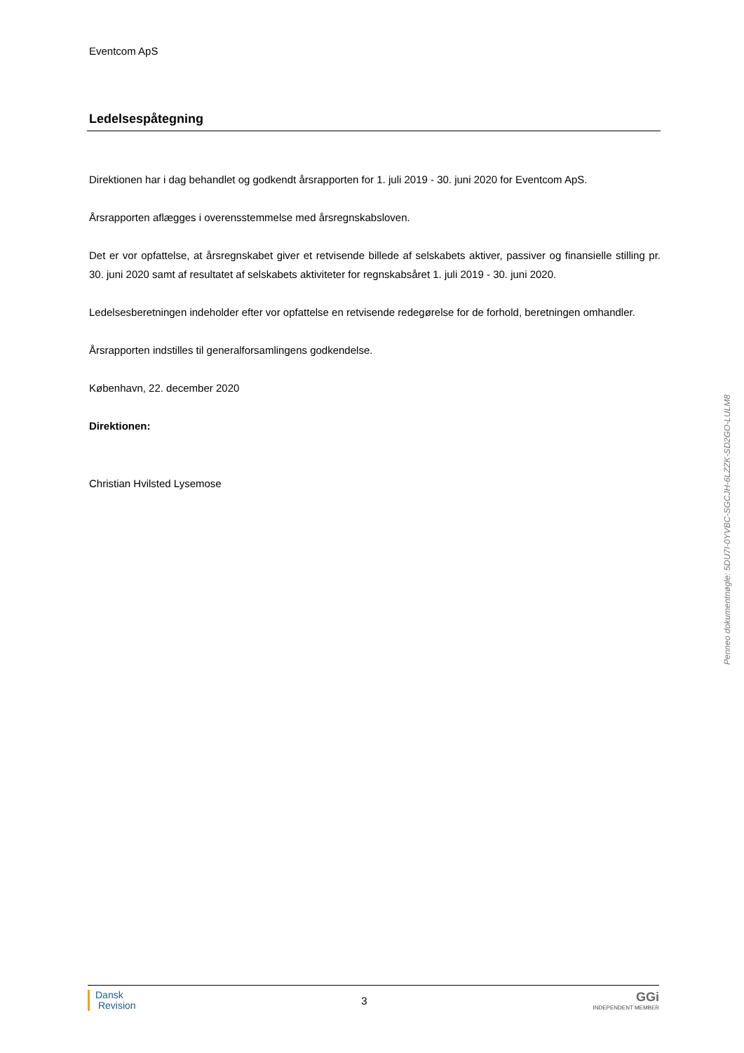Eventcom ApS
Ledelsespåtegning
Direktionen har i dag behandlet og godkendt årsrapporten for 1. juli 2019 - 30. juni 2020 for Eventcom ApS.
Årsrapporten aflægges i overensstemmelse med årsregnskabsloven.
Det er vor opfattelse, at årsregnskabet giver et retvisende billede af selskabets aktiver, passiver og finansielle stilling pr. 30. juni 2020 samt af resultatet af selskabets aktiviteter for regnskabsåret 1. juli 2019 - 30. juni 2020.
Ledelsesberetningen indeholder efter vor opfattelse en retvisende redegørelse for de forhold, beretningen om­handler.
Årsrapporten indstilles til generalforsamlingens godkendelse.
København, 22. december 2020
Direktionen:
Christian Hvilsted Lysemose
Penneo dokumentnøgle: 5DU7I-0YVBC-SGCJH-6LZZK-SD2GO-LULM8
Dansk
Revision
3
GGi
INDEPENDENT MEMBER